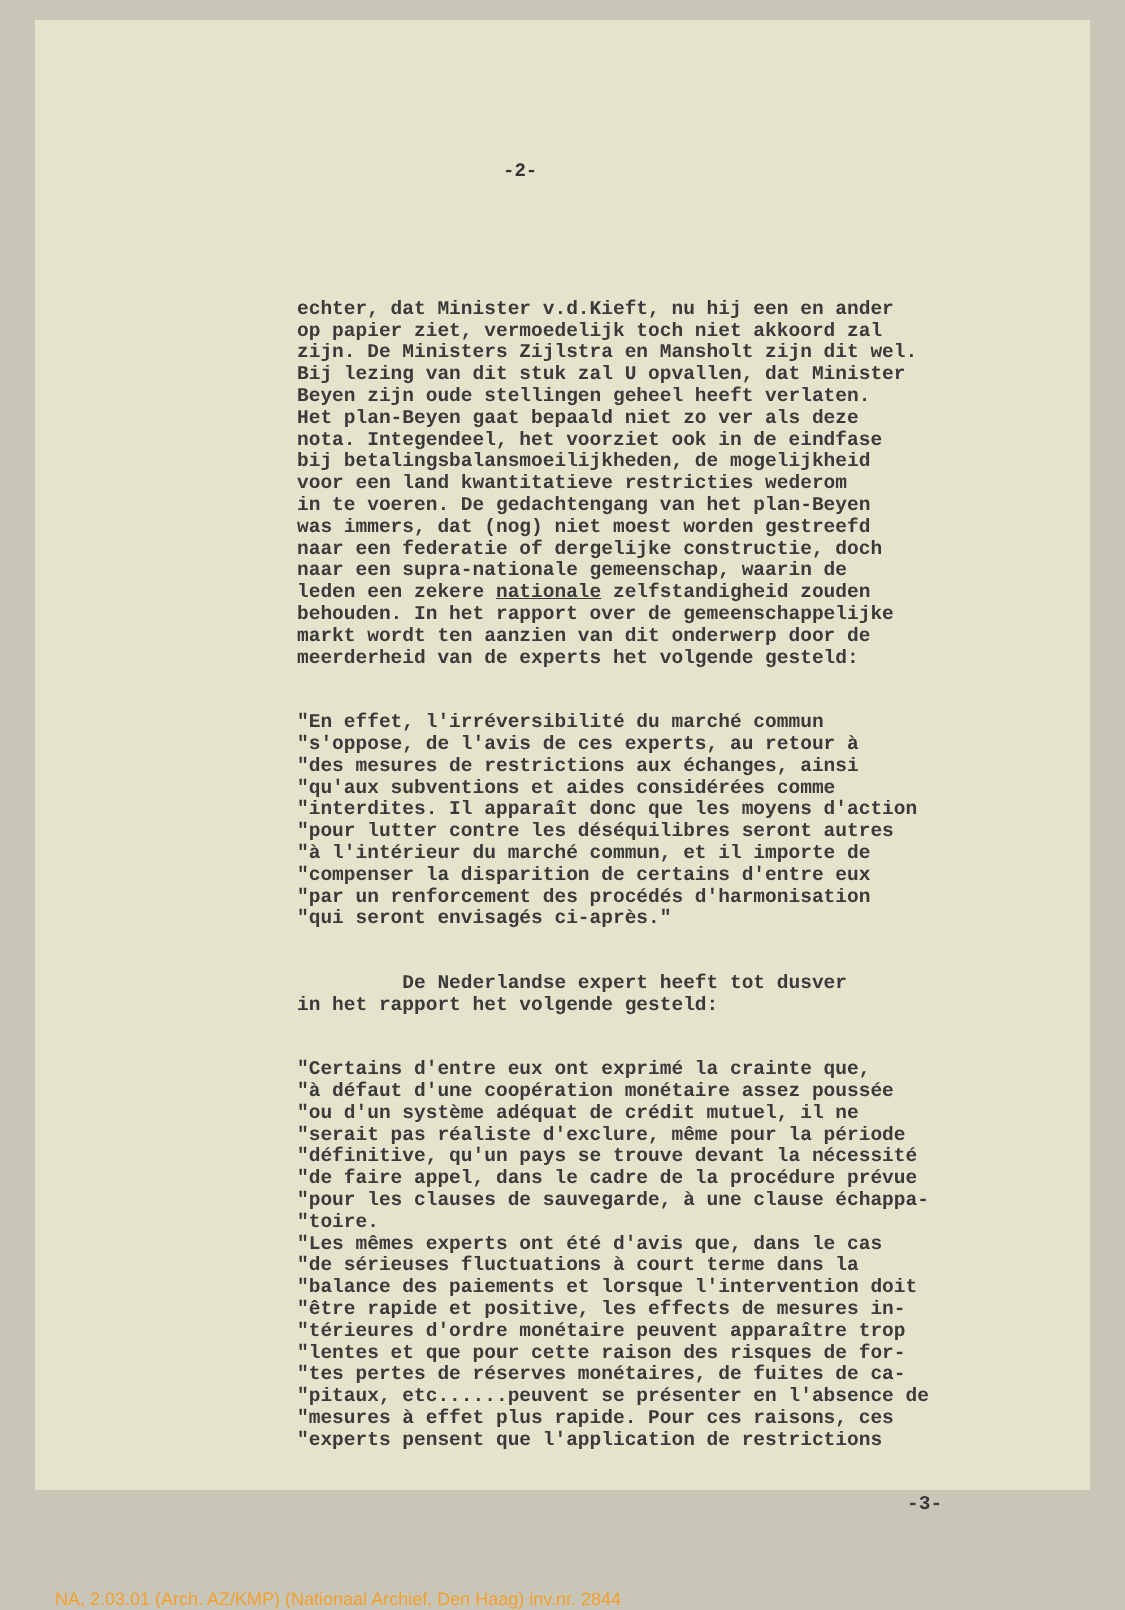-2-
echter, dat Minister v.d.Kieft, nu hij een en ander op papier ziet, vermoedelijk toch niet akkoord zal zijn. De Ministers Zijlstra en Mansholt zijn dit wel. Bij lezing van dit stuk zal U opvallen, dat Minister Beyen zijn oude stellingen geheel heeft verlaten. Het plan-Beyen gaat bepaald niet zo ver als deze nota. Integendeel, het voorziet ook in de eindfase bij betalingsbalansmoeilijkheden, de mogelijkheid voor een land kwantitatieve restricties wederom in te voeren. De gedachtengang van het plan-Beyen was immers, dat (nog) niet moest worden gestreefd naar een federatie of dergelijke constructie, doch naar een supra-nationale gemeenschap, waarin de leden een zekere nationale zelfstandigheid zouden behouden. In het rapport over de gemeenschappelijke markt wordt ten aanzien van dit onderwerp door de meerderheid van de experts het volgende gesteld:
"En effet, l'irréversibilité du marché commun "s'oppose, de l'avis de ces experts, au retour à "des mesures de restrictions aux échanges, ainsi "qu'aux subventions et aides considérées comme "interdites. Il apparaît donc que les moyens d'action "pour lutter contre les déséquilibres seront autres "à l'intérieur du marché commun, et il importe de "compenser la disparition de certains d'entre eux "par un renforcement des procédés d'harmonisation "qui seront envisagés ci-après."
De Nederlandse expert heeft tot dusver in het rapport het volgende gesteld:
"Certains d'entre eux ont exprimé la crainte que, "à défaut d'une coopération monétaire assez poussée "ou d'un système adéquat de crédit mutuel, il ne "serait pas réaliste d'exclure, même pour la période "définitive, qu'un pays se trouve devant la nécessité "de faire appel, dans le cadre de la procédure prévue "pour les clauses de sauvegarde, à une clause échappa- "toire. "Les mêmes experts ont été d'avis que, dans le cas "de sérieuses fluctuations à court terme dans la "balance des paiements et lorsque l'intervention doit "être rapide et positive, les effects de mesures in- "térieures d'ordre monétaire peuvent apparaître trop "lentes et que pour cette raison des risques de for- "tes pertes de réserves monétaires, de fuites de ca- "pitaux, etc......peuvent se présenter en l'absence de "mesures à effet plus rapide. Pour ces raisons, ces "experts pensent que l'application de restrictions
-3-
NA, 2.03.01 (Arch. AZ/KMP) (Nationaal Archief, Den Haag) inv.nr. 2844